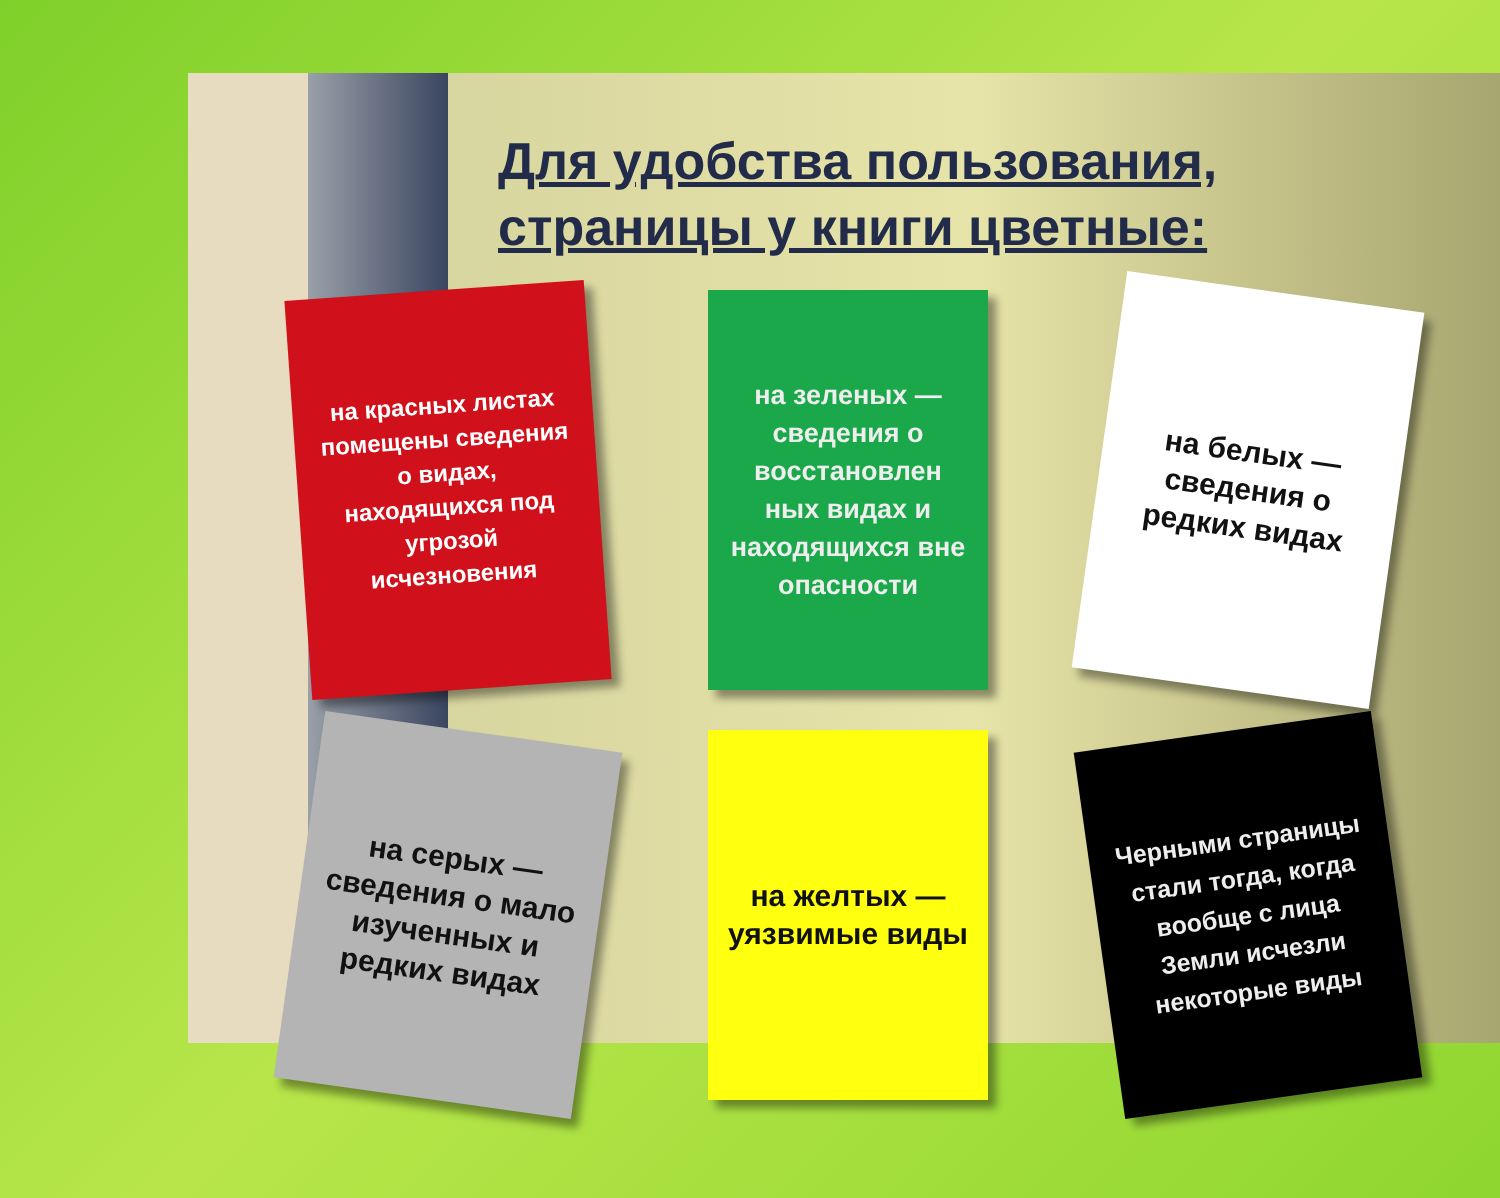Для удобства пользования,
страницы у книги цветные:
на красных листах помещены сведения о видах, находящихся под угрозой исчезновения
на зеленых — сведения о восстановлен ных видах и находящихся вне опасности
на белых — сведения о редких видах
на серых — сведения о мало изученных и редких видах
на желтых — уязвимые виды
Черными страницы стали тогда, когда вообще с лица Земли исчезли некоторые виды